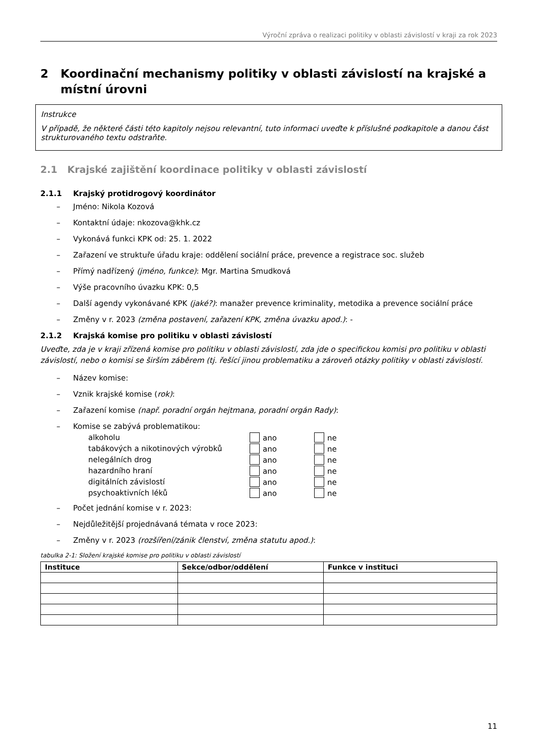Výroční zpráva o realizaci politiky v oblasti závislostí v kraji za rok 2023
2 Koordinační mechanismy politiky v oblasti závislostí na krajské a místní úrovni
Instrukce
V případě, že některé části této kapitoly nejsou relevantní, tuto informaci uveďte k příslušné podkapitole a danou část strukturovaného textu odstraňte.
2.1 Krajské zajištění koordinace politiky v oblasti závislostí
2.1.1 Krajský protidrogový koordinátor
– Jméno: Nikola Kozová
– Kontaktní údaje: nkozova@khk.cz
– Vykonává funkci KPK od: 25. 1. 2022
– Zařazení ve struktuře úřadu kraje: oddělení sociální práce, prevence a registrace soc. služeb
– Přímý nadřízený (jméno, funkce): Mgr. Martina Smudková
– Výše pracovního úvazku KPK: 0,5
– Další agendy vykonávané KPK (jaké?): manažer prevence kriminality, metodika a prevence sociální práce
– Změny v r. 2023 (změna postavení, zařazení KPK, změna úvazku apod.): -
2.1.2 Krajská komise pro politiku v oblasti závislostí
Uveďte, zda je v kraji zřízená komise pro politiku v oblasti závislostí, zda jde o specifickou komisi pro politiku v oblasti závislostí, nebo o komisi se širším záběrem (tj. řešící jinou problematiku a zároveň otázky politiky v oblasti závislostí.
– Název komise:
– Vznik krajské komise (rok):
– Zařazení komise (např. poradní orgán hejtmana, poradní orgán Rady):
– Komise se zabývá problematikou:
| alkoholu | ano | ne |
| tabákových a nikotinových výrobků | ano | ne |
| nelegálních drog | ano | ne |
| hazardního hraní | ano | ne |
| digitálních závislostí | ano | ne |
| psychoaktivních léků | ano | ne |
– Počet jednání komise v r. 2023:
– Nejdůležitější projednávaná témata v roce 2023:
– Změny v r. 2023 (rozšíření/zánik členství, změna statutu apod.):
tabulka 2-1: Složení krajské komise pro politiku v oblasti závislostí
| Instituce | Sekce/odbor/oddělení | Funkce v instituci |
| --- | --- | --- |
11